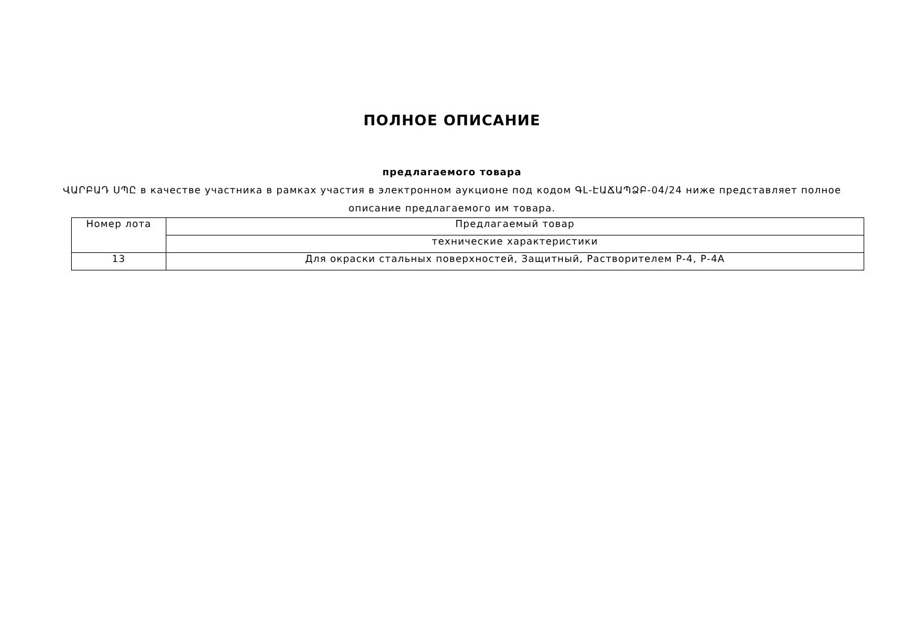ПОЛНОЕ ОПИСАНИЕ
предлагаемого товара
ՎԱՐԲԱԴ ՍՊԸ в качестве участника в рамках участия в электронном аукционе под кодом ԳԼ-ԷԱՃԱՊՁԲ-04/24 ниже представляет полное описание предлагаемого им товара.
| Номер лота | Предлагаемый товар |
| | технические характеристики |
| 13 | Для окраски стальных поверхностей, Защитный, Растворителем Р-4, Р-4А |